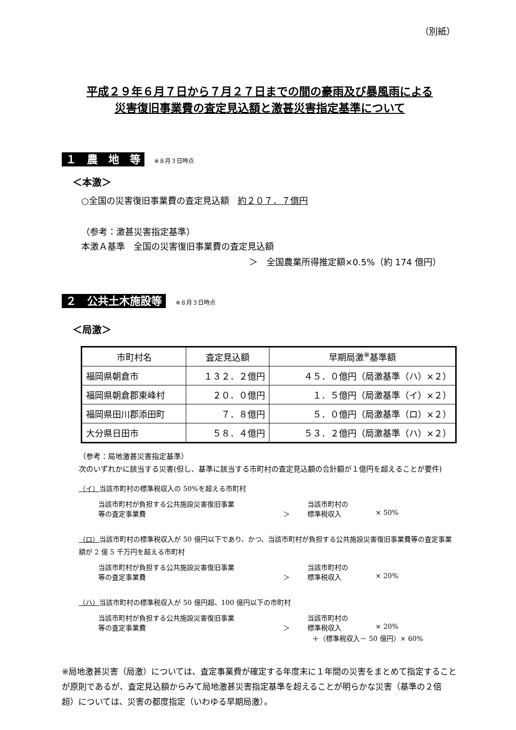（別紙）
平成２９年６月７日から７月２７日までの間の豪雨及び暴風雨による
災害復旧事業費の査定見込額と激甚災害指定基準について
１　農　地　等 ※８月３日時点
＜本激＞
○全国の災害復旧事業費の査定見込額　約２０７．７億円
（参考：激甚災害指定基準）
本激Ａ基準　全国の災害復旧事業費の査定見込額
＞　全国農業所得推定額×0.5%（約 174 億円）
２　公共土木施設等 ※８月３日時点
＜局激＞
| 市町村名 | 査定見込額 | 早期局激<sup>※</sup>基準額 |
| --- | --- | --- |
| 福岡県朝倉市 | １３２．２億円 | ４５．０億円（局激基準（ハ）×２） |
| 福岡県朝倉郡東峰村 | ２０．０億円 | １．５億円（局激基準（イ）×２） |
| 福岡県田川郡添田町 | ７．８億円 | ５．０億円（局激基準（ロ）×２） |
| 大分県日田市 | ５８．４億円 | ５３．２億円（局激基準（ハ）×２） |
（参考：局地激甚災害指定基準）
次のいずれかに該当する災害(但し、基準に該当する市町村の査定見込額の合計額が１億円を超えることが要件)
（イ）当該市町村の標準税収入の 50%を超える市町村
当該市町村が負担する公共施設災害復旧事業 当該市町村の 等の査定事業費 ＞ 標準税収入 × 50%
（ロ）当該市町村の標準税収入が 50 億円以下であり、かつ、当該市町村が負担する公共施設災害復旧事業費等の査定事業額が 2 億 5 千万円を超える市町村
当該市町村が負担する公共施設災害復旧事業 当該市町村の 等の査定事業費 ＞ 標準税収入 × 20%
（ハ）当該市町村の標準税収入が 50 億円超、100 億円以下の市町村
当該市町村が負担する公共施設災害復旧事業 当該市町村の 等の査定事業費 ＞ 標準税収入 × 20%
＋（標準税収入－ 50 億円）× 60%
※局地激甚災害（局激）については、査定事業費が確定する年度末に１年間の災害をまとめて指定することが原則であるが、査定見込額からみて局地激甚災害指定基準を超えることが明らかな災害（基準の２倍超）については、災害の都度指定（いわゆる早期局激）。